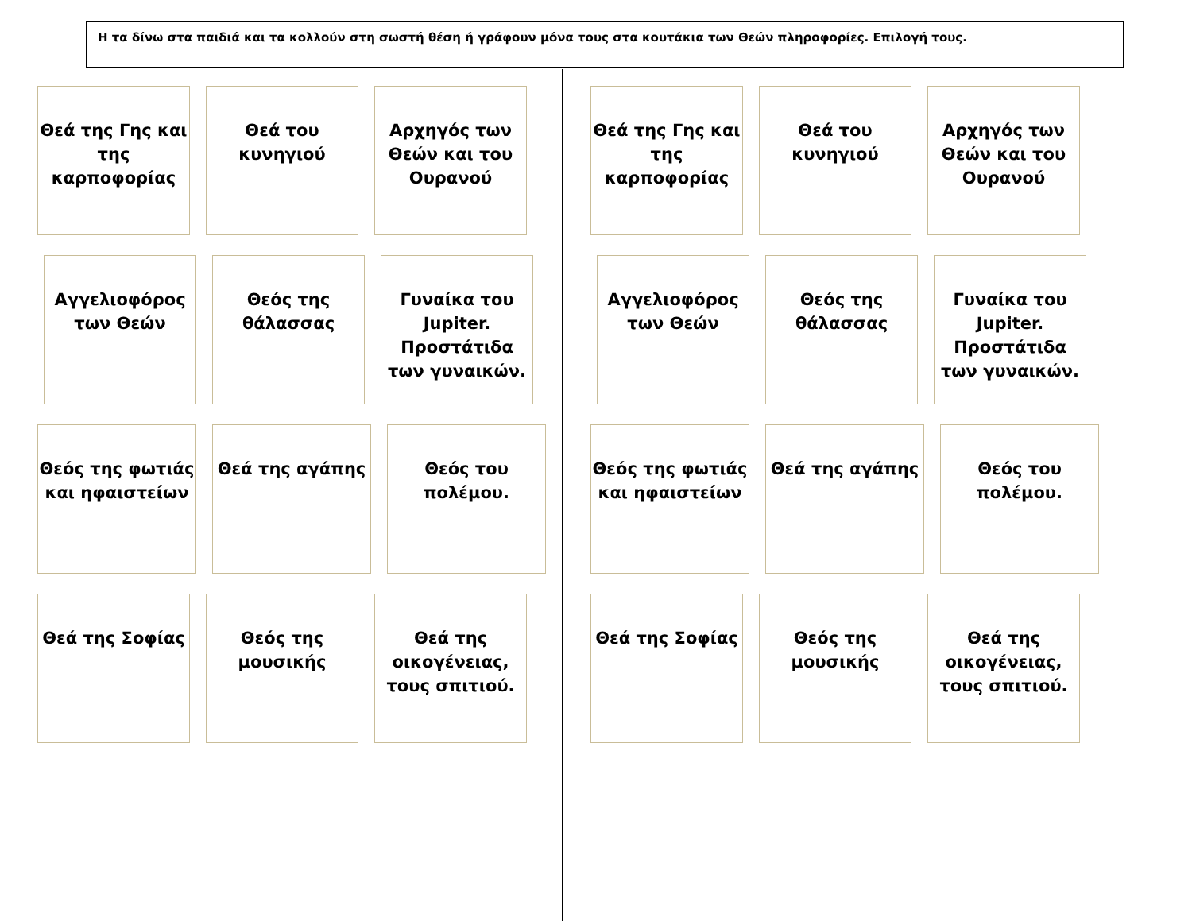Η τα δίνω στα παιδιά και τα κολλούν στη σωστή θέση ή γράφουν μόνα τους στα κουτάκια των Θεών πληροφορίες. Επιλογή τους.
Θεά της Γης και της καρποφορίας
Θεά του κυνηγιού
Αρχηγός των Θεών και του Ουρανού
Αγγελιοφόρος των Θεών
Θεός της θάλασσας
Γυναίκα του Jupiter. Προστάτιδα των γυναικών.
Θεός της φωτιάς και ηφαιστείων
Θεά της αγάπης Θεός του πολέμου.
Θεά της Σοφίας Θεός της μουσικής
Θεά της οικογένειας, τους σπιτιού.
Θεά της Γης και της καρποφορίας
Θεά του κυνηγιού
Αρχηγός των Θεών και του Ουρανού
Αγγελιοφόρος των Θεών
Θεός της θάλασσας
Γυναίκα του Jupiter. Προστάτιδα των γυναικών.
Θεός της φωτιάς και ηφαιστείων
Θεά της αγάπης Θεός του πολέμου.
Θεά της Σοφίας Θεός της μουσικής
Θεά της οικογένειας, τους σπιτιού.